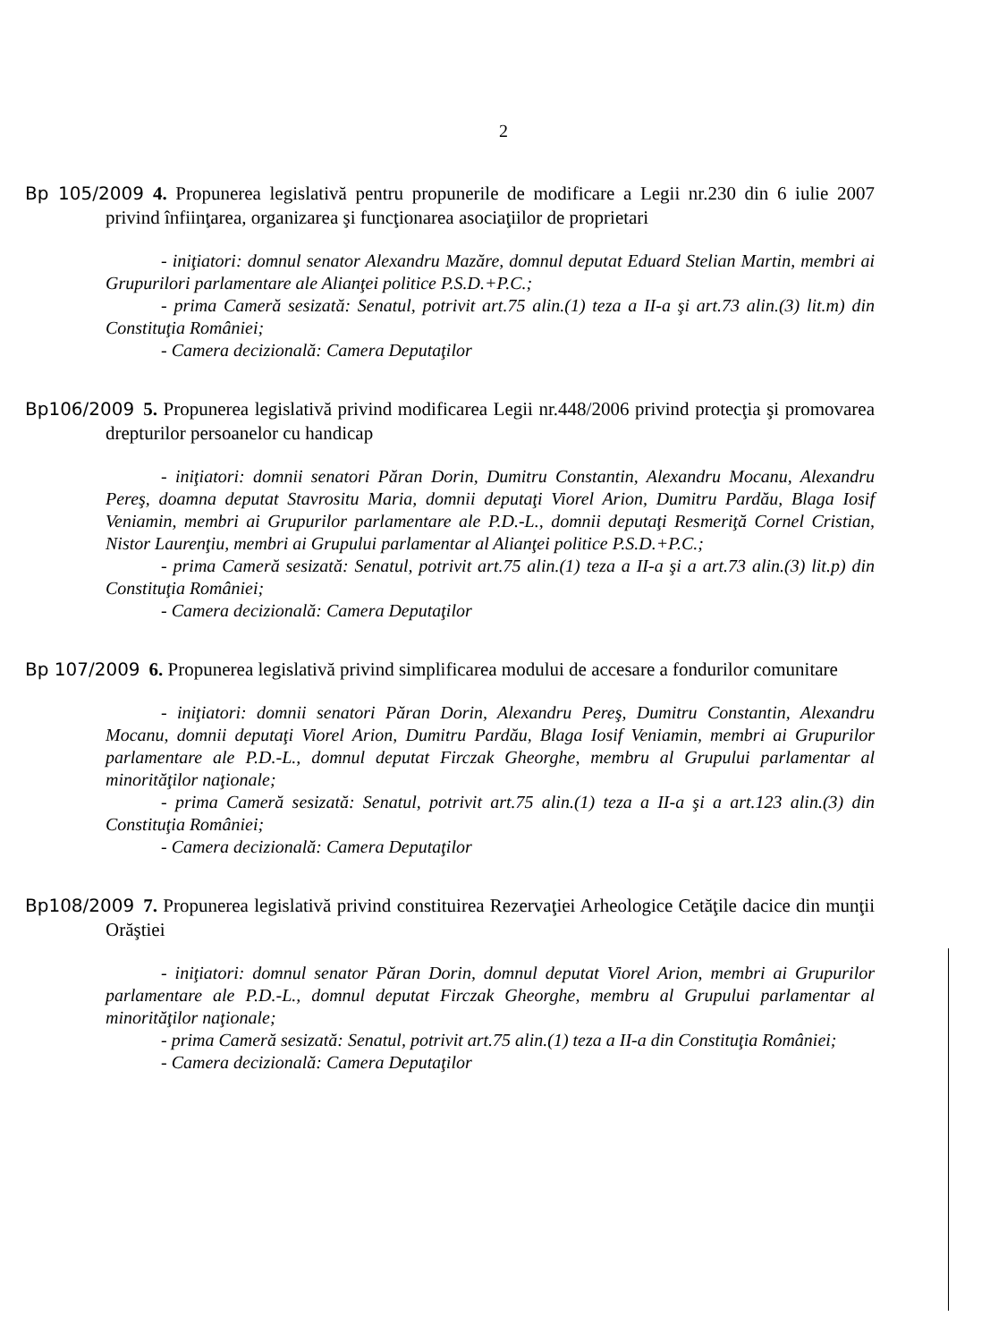2
Bp 105/2009 4. Propunerea legislativă pentru propunerile de modificare a Legii nr.230 din 6 iulie 2007 privind înfiinţarea, organizarea şi funcţionarea asociaţiilor de proprietari
- iniţiatori: domnul senator Alexandru Mazăre, domnul deputat Eduard Stelian Martin, membri ai Grupurilori parlamentare ale Alianţei politice P.S.D.+P.C.;
- prima Cameră sesizată: Senatul, potrivit art.75 alin.(1) teza a II-a şi art.73 alin.(3) lit.m) din Constituţia României;
- Camera decizională: Camera Deputaţilor
Bp106/2009 5. Propunerea legislativă privind modificarea Legii nr.448/2006 privind protecţia şi promovarea drepturilor persoanelor cu handicap
- iniţiatori: domnii senatori Păran Dorin, Dumitru Constantin, Alexandru Mocanu, Alexandru Pereş, doamna deputat Stavrositu Maria, domnii deputaţi Viorel Arion, Dumitru Pardău, Blaga Iosif Veniamin, membri ai Grupurilor parlamentare ale P.D.-L., domnii deputaţi Resmeriţă Cornel Cristian, Nistor Laurenţiu, membri ai Grupului parlamentar al Alianţei politice P.S.D.+P.C.;
- prima Cameră sesizată: Senatul, potrivit art.75 alin.(1) teza a II-a şi a art.73 alin.(3) lit.p) din Constituţia României;
- Camera decizională: Camera Deputaţilor
Bp 107/2009 6. Propunerea legislativă privind simplificarea modului de accesare a fondurilor comunitare
- iniţiatori: domnii senatori Păran Dorin, Alexandru Pereş, Dumitru Constantin, Alexandru Mocanu, domnii deputaţi Viorel Arion, Dumitru Pardău, Blaga Iosif Veniamin, membri ai Grupurilor parlamentare ale P.D.-L., domnul deputat Firczak Gheorghe, membru al Grupului parlamentar al minorităţilor naţionale;
- prima Cameră sesizată: Senatul, potrivit art.75 alin.(1) teza a II-a şi a art.123 alin.(3) din Constituţia României;
- Camera decizională: Camera Deputaţilor
Bp108/2009 7. Propunerea legislativă privind constituirea Rezervaţiei Arheologice Cetăţile dacice din munţii Orăştiei
- iniţiatori: domnul senator Păran Dorin, domnul deputat Viorel Arion, membri ai Grupurilor parlamentare ale P.D.-L., domnul deputat Firczak Gheorghe, membru al Grupului parlamentar al minorităţilor naţionale;
- prima Cameră sesizată: Senatul, potrivit art.75 alin.(1) teza a II-a din Constituţia României;
- Camera decizională: Camera Deputaţilor